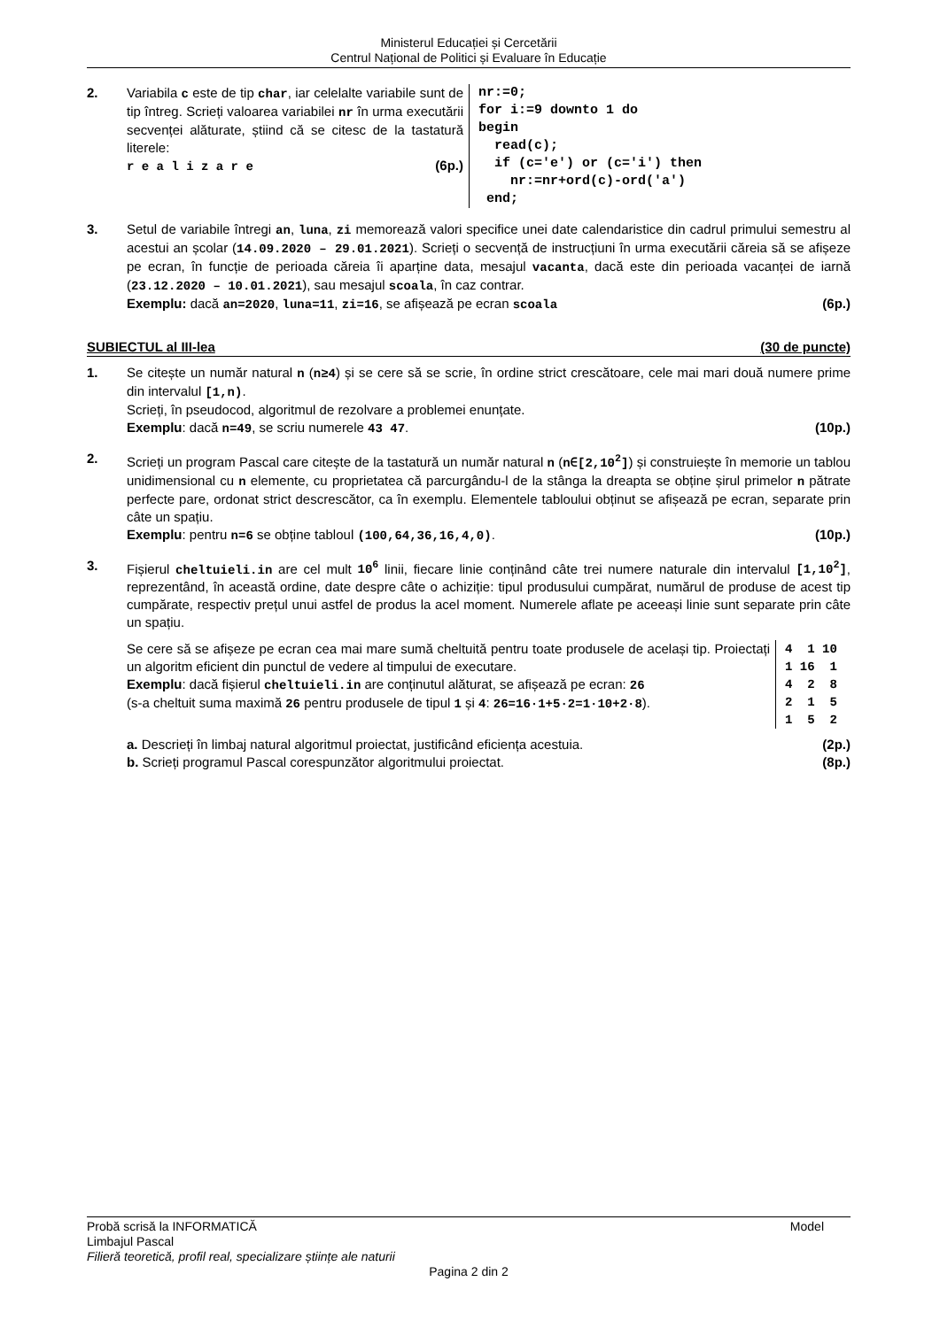Ministerul Educației și Cercetării
Centrul Național de Politici și Evaluare în Educație
2. Variabila c este de tip char, iar celelalte variabile sunt de tip întreg. Scrieți valoarea variabilei nr în urma executării secvenței alăturate, știind că se citesc de la tastatură literele:
r e a l i z a r e (6p.)
nr:=0;
for i:=9 downto 1 do
begin
  read(c);
  if (c='e') or (c='i') then
    nr:=nr+ord(c)-ord('a')
 end;
3. Setul de variabile întregi an, luna, zi memorează valori specifice unei date calendaristice din cadrul primului semestru al acestui an școlar (14.09.2020 – 29.01.2021). Scrieți o secvență de instrucțiuni în urma executării căreia să se afișeze pe ecran, în funcție de perioada căreia îi aparține data, mesajul vacanta, dacă este din perioada vacanței de iarnă (23.12.2020 – 10.01.2021), sau mesajul scoala, în caz contrar.
Exemplu: dacă an=2020, luna=11, zi=16, se afișează pe ecran scoala (6p.)
SUBIECTUL al III-lea (30 de puncte)
1. Se citește un număr natural n (n≥4) și se cere să se scrie, în ordine strict crescătoare, cele mai mari două numere prime din intervalul [1,n).
Scrieți, în pseudocod, algoritmul de rezolvare a problemei enunțate.
Exemplu: dacă n=49, se scriu numerele 43 47. (10p.)
2. Scrieți un program Pascal care citește de la tastatură un număr natural n (n∈[2,10<sup>2</sup>]) și construiește în memorie un tablou unidimensional cu n elemente, cu proprietatea că parcurgându-l de la stânga la dreapta se obține șirul primelor n pătrate perfecte pare, ordonat strict descrescător, ca în exemplu. Elementele tabloului obținut se afișează pe ecran, separate prin câte un spațiu.
Exemplu: pentru n=6 se obține tabloul (100,64,36,16,4,0). (10p.)
3. Fișierul cheltuieli.in are cel mult 10<sup>6</sup> linii, fiecare linie conținând câte trei numere naturale din intervalul [1,10<sup>2</sup>], reprezentând, în această ordine, date despre câte o achiziție: tipul produsului cumpărat, numărul de produse de acest tip cumpărate, respectiv prețul unui astfel de produs la acel moment. Numerele aflate pe aceeași linie sunt separate prin câte un spațiu.
Se cere să se afișeze pe ecran cea mai mare sumă cheltuită pentru toate produsele de același tip. Proiectați un algoritm eficient din punctul de vedere al timpului de executare.
Exemplu: dacă fișierul cheltuieli.in are conținutul alăturat, se afișează pe ecran: 26
(s-a cheltuit suma maximă 26 pentru produsele de tipul 1 și 4: 26=16·1+5·2=1·10+2·8).
4  1 10
1 16  1
4  2  8
2  1  5
1  5  2
a. Descrieți în limbaj natural algoritmul proiectat, justificând eficiența acestuia. (2p.)
b. Scrieți programul Pascal corespunzător algoritmului proiectat. (8p.)
Probă scrisă la INFORMATICĂ Model
Limbajul Pascal
Filieră teoretică, profil real, specializare științe ale naturii
Pagina 2 din 2